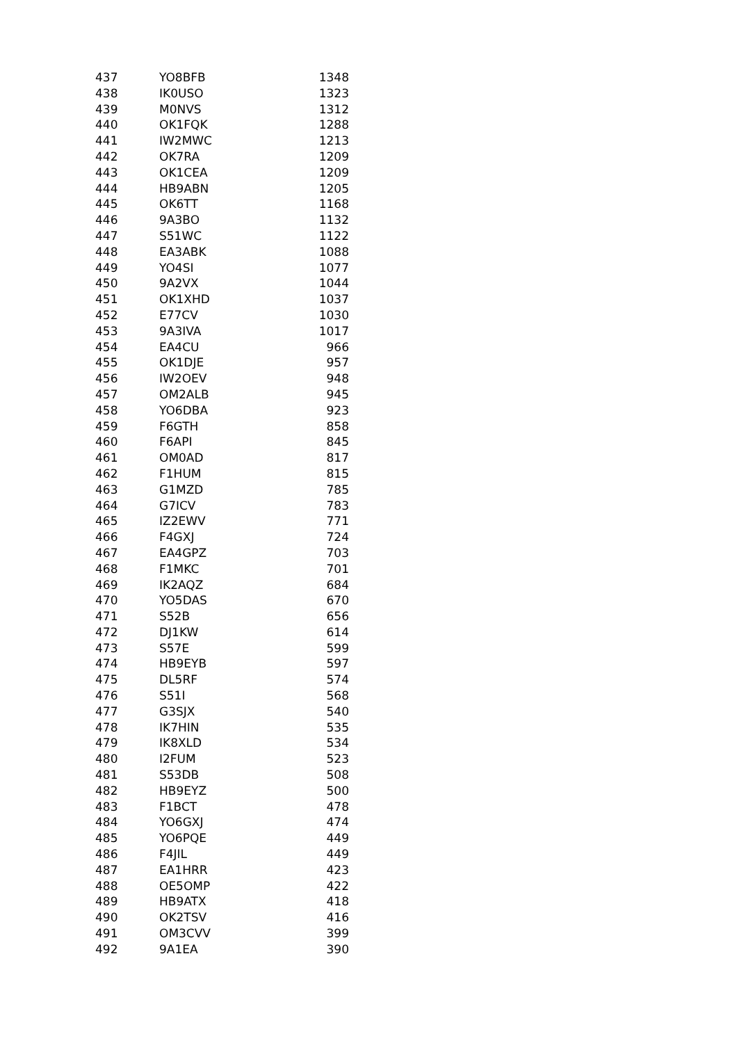| 437 | YO8BFB | 1348 |
| 438 | IK0USO | 1323 |
| 439 | M0NVS | 1312 |
| 440 | OK1FQK | 1288 |
| 441 | IW2MWC | 1213 |
| 442 | OK7RA | 1209 |
| 443 | OK1CEA | 1209 |
| 444 | HB9ABN | 1205 |
| 445 | OK6TT | 1168 |
| 446 | 9A3BO | 1132 |
| 447 | S51WC | 1122 |
| 448 | EA3ABK | 1088 |
| 449 | YO4SI | 1077 |
| 450 | 9A2VX | 1044 |
| 451 | OK1XHD | 1037 |
| 452 | E77CV | 1030 |
| 453 | 9A3IVA | 1017 |
| 454 | EA4CU | 966 |
| 455 | OK1DJE | 957 |
| 456 | IW2OEV | 948 |
| 457 | OM2ALB | 945 |
| 458 | YO6DBA | 923 |
| 459 | F6GTH | 858 |
| 460 | F6API | 845 |
| 461 | OM0AD | 817 |
| 462 | F1HUM | 815 |
| 463 | G1MZD | 785 |
| 464 | G7ICV | 783 |
| 465 | IZ2EWV | 771 |
| 466 | F4GXJ | 724 |
| 467 | EA4GPZ | 703 |
| 468 | F1MKC | 701 |
| 469 | IK2AQZ | 684 |
| 470 | YO5DAS | 670 |
| 471 | S52B | 656 |
| 472 | DJ1KW | 614 |
| 473 | S57E | 599 |
| 474 | HB9EYB | 597 |
| 475 | DL5RF | 574 |
| 476 | S51I | 568 |
| 477 | G3SJX | 540 |
| 478 | IK7HIN | 535 |
| 479 | IK8XLD | 534 |
| 480 | I2FUM | 523 |
| 481 | S53DB | 508 |
| 482 | HB9EYZ | 500 |
| 483 | F1BCT | 478 |
| 484 | YO6GXJ | 474 |
| 485 | YO6PQE | 449 |
| 486 | F4JIL | 449 |
| 487 | EA1HRR | 423 |
| 488 | OE5OMP | 422 |
| 489 | HB9ATX | 418 |
| 490 | OK2TSV | 416 |
| 491 | OM3CVV | 399 |
| 492 | 9A1EA | 390 |